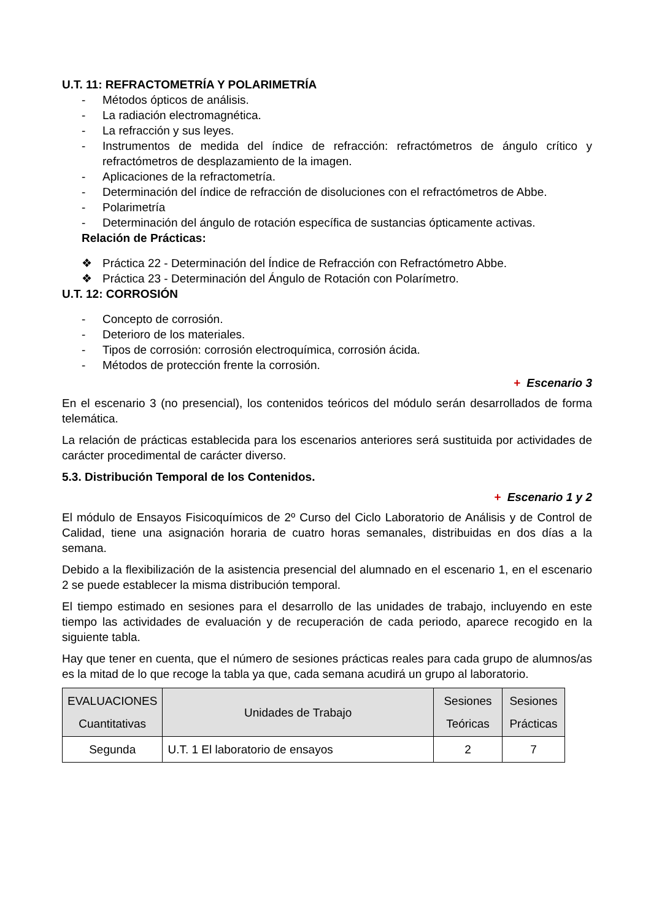U.T. 11: REFRACTOMETRÍA Y POLARIMETRÍA
- Métodos ópticos de análisis.
- La radiación electromagnética.
- La refracción y sus leyes.
- Instrumentos de medida del índice de refracción: refractómetros de ángulo crítico y refractómetros de desplazamiento de la imagen.
- Aplicaciones de la refractometría.
- Determinación del índice de refracción de disoluciones con el refractómetros de Abbe.
- Polarimetría
- Determinación del ángulo de rotación específica de sustancias ópticamente activas.
Relación de Prácticas:
❖ Práctica 22 - Determinación del Índice de Refracción con Refractómetro Abbe.
❖ Práctica 23 - Determinación del Ángulo de Rotación con Polarímetro.
U.T. 12: CORROSIÓN
- Concepto de corrosión.
- Deterioro de los materiales.
- Tipos de corrosión: corrosión electroquímica, corrosión ácida.
- Métodos de protección frente la corrosión.
+ Escenario 3
En el escenario 3 (no presencial), los contenidos teóricos del módulo serán desarrollados de forma telemática.
La relación de prácticas establecida para los escenarios anteriores será sustituida por actividades de carácter procedimental de carácter diverso.
5.3. Distribución Temporal de los Contenidos.
+ Escenario 1 y 2
El módulo de Ensayos Fisicoquímicos de 2º Curso del Ciclo Laboratorio de Análisis y de Control de Calidad, tiene una asignación horaria de cuatro horas semanales, distribuidas en dos días a la semana.
Debido a la flexibilización de la asistencia presencial del alumnado en el escenario 1, en el escenario 2 se puede establecer la misma distribución temporal.
El tiempo estimado en sesiones para el desarrollo de las unidades de trabajo, incluyendo en este tiempo las actividades de evaluación y de recuperación de cada periodo, aparece recogido en la siguiente tabla.
Hay que tener en cuenta, que el número de sesiones prácticas reales para cada grupo de alumnos/as es la mitad de lo que recoge la tabla ya que, cada semana acudirá un grupo al laboratorio.
| EVALUACIONES Cuantitativas | Unidades de Trabajo | Sesiones Teóricas | Sesiones Prácticas |
| --- | --- | --- | --- |
| Segunda | U.T. 1 El laboratorio de ensayos | 2 | 7 |